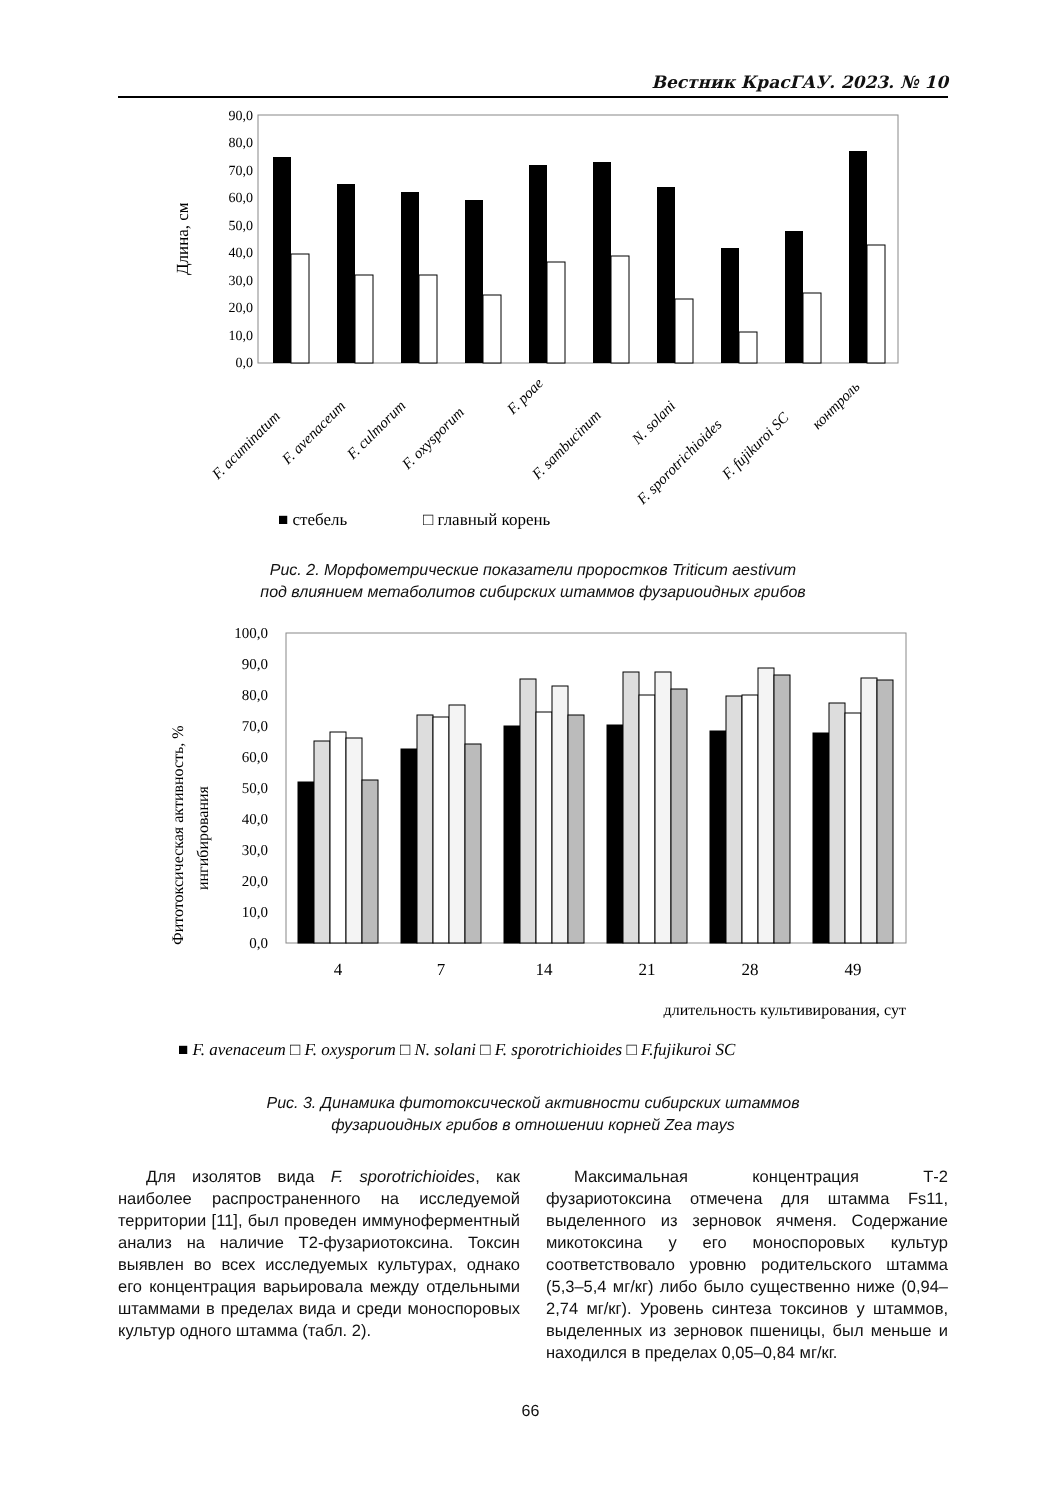Вестник КрасГАУ. 2023. № 10
90,0
80,0
70,0
60,0
50,0
40,0
30,0
20,0
10,0
0,0
Длина, см
F. acuminatum
F. avenaceum
F. culmorum
F. oxysporum
F. poae
F. sambucinum
N. solani
F. sporotrichioides
F. fujikuroi SC
контроль
■ стебель
□ главный корень
Рис. 2. Морфометрические показатели проростков Triticum aestivum
под влиянием метаболитов сибирских штаммов фузариоидных грибов
100,0
90,0
80,0
70,0
60,0
50,0
40,0
30,0
20,0
10,0
0,0
Фитотоксическая активность, %
ингибирования
4
7
14
21
28
49
длительность культивирования, сут
■ F. avenaceum □ F. oxysporum □ N. solani □ F. sporotrichioides □ F.fujikuroi SC
Рис. 3. Динамика фитотоксической активности сибирских штаммов
фузариоидных грибов в отношении корней Zea mays
Для изолятов вида F. sporotrichioides, как наиболее распространенного на исследуемой территории [11], был проведен иммуноферментный анализ на наличие Т2-фузариотоксина. Токсин выявлен во всех исследуемых культурах, однако его концентрация варьировала между отдельными штаммами в пределах вида и среди моноспоровых культур одного штамма (табл. 2).
Максимальная концентрация Т-2 фузариотоксина отмечена для штамма Fs11, выделенного из зерновок ячменя. Содержание микотоксина у его моноспоровых культур соответствовало уровню родительского штамма (5,3–5,4 мг/кг) либо было существенно ниже (0,94–2,74 мг/кг). Уровень синтеза токсинов у штаммов, выделенных из зерновок пшеницы, был меньше и находился в пределах 0,05–0,84 мг/кг.
66